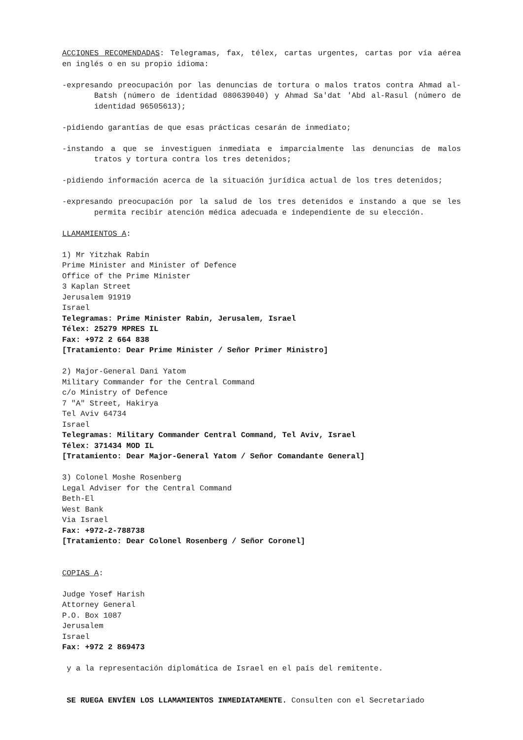ACCIONES RECOMENDADAS: Telegramas, fax, télex, cartas urgentes, cartas por vía aérea en inglés o en su propio idioma:
-expresando preocupación por las denuncias de tortura o malos tratos contra Ahmad al-Batsh (número de identidad 080639040) y Ahmad Sa'dat 'Abd al-Rasul (número de identidad 96505613);
-pidiendo garantías de que esas prácticas cesarán de inmediato;
-instando a que se investiguen inmediata e imparcialmente las denuncias de malos tratos y tortura contra los tres detenidos;
-pidiendo información acerca de la situación jurídica actual de los tres detenidos;
-expresando preocupación por la salud de los tres detenidos e instando a que se les permita recibir atención médica adecuada e independiente de su elección.
LLAMAMIENTOS A:
1) Mr Yitzhak Rabin
Prime Minister and Minister of Defence
Office of the Prime Minister
3 Kaplan Street
Jerusalem 91919
Israel
Telegramas: Prime Minister Rabin, Jerusalem, Israel
Télex: 25279 MPRES IL
Fax: +972 2 664 838
[Tratamiento: Dear Prime Minister / Señor Primer Ministro]
2) Major-General Dani Yatom
Military Commander for the Central Command
c/o Ministry of Defence
7 "A" Street, Hakirya
Tel Aviv 64734
Israel
Telegramas: Military Commander Central Command, Tel Aviv, Israel
Télex: 371434 MOD IL
[Tratamiento: Dear Major-General Yatom / Señor Comandante General]
3) Colonel Moshe Rosenberg
Legal Adviser for the Central Command
Beth-El
West Bank
Via Israel
Fax: +972-2-788738
[Tratamiento: Dear Colonel Rosenberg / Señor Coronel]
COPIAS A:
Judge Yosef Harish
Attorney General
P.O. Box 1087
Jerusalem
Israel
Fax: +972 2 869473
y a la representación diplomática de Israel en el país del remitente.
SE RUEGA ENVÍEN LOS LLAMAMIENTOS INMEDIATAMENTE. Consulten con el Secretariado